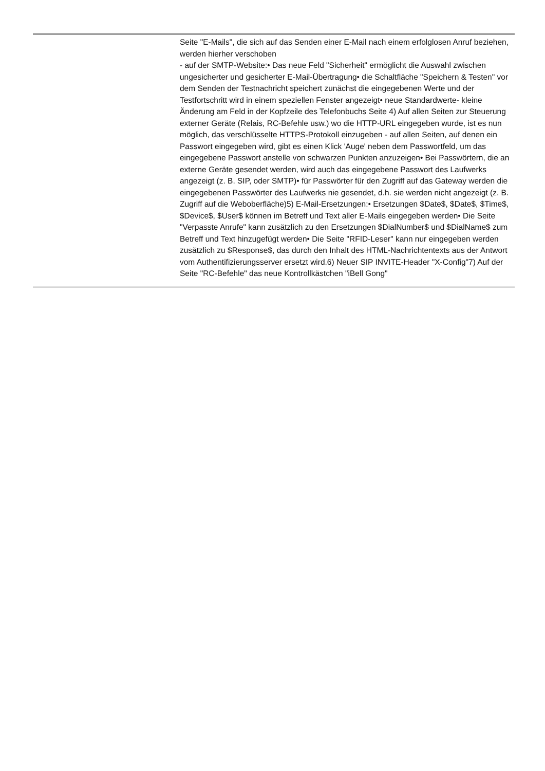| | Seite "E-Mails", die sich auf das Senden einer E-Mail nach einem erfolglosen Anruf beziehen, werden hierher verschoben - auf der SMTP-Website:• Das neue Feld "Sicherheit" ermöglicht die Auswahl zwischen ungesicherter und gesicherter E-Mail-Übertragung• die Schaltfläche "Speichern & Testen" vor dem Senden der Testnachricht speichert zunächst die eingegebenen Werte und der Testfortschritt wird in einem speziellen Fenster angezeigt• neue Standardwerte- kleine Änderung am Feld in der Kopfzeile des Telefonbuchs Seite 4) Auf allen Seiten zur Steuerung externer Geräte (Relais, RC-Befehle usw.) wo die HTTP-URL eingegeben wurde, ist es nun möglich, das verschlüsselte HTTPS-Protokoll einzugeben - auf allen Seiten, auf denen ein Passwort eingegeben wird, gibt es einen Klick 'Auge' neben dem Passwortfeld, um das eingegebene Passwort anstelle von schwarzen Punkten anzuzeigen• Bei Passwörtern, die an externe Geräte gesendet werden, wird auch das eingegebene Passwort des Laufwerks angezeigt (z. B. SIP, oder SMTP)• für Passwörter für den Zugriff auf das Gateway werden die eingegebenen Passwörter des Laufwerks nie gesendet, d.h. sie werden nicht angezeigt (z. B. Zugriff auf die Weboberfläche)5) E-Mail-Ersetzungen:• Ersetzungen $Date$, $Date$, $Time$, $Device$, $User$ können im Betreff und Text aller E-Mails eingegeben werden• Die Seite "Verpasste Anrufe" kann zusätzlich zu den Ersetzungen $DialNumber$ und $DialName$ zum Betreff und Text hinzugefügt werden• Die Seite "RFID-Leser" kann nur eingegeben werden zusätzlich zu $Response$, das durch den Inhalt des HTML-Nachrichtentexts aus der Antwort vom Authentifizierungsserver ersetzt wird.6) Neuer SIP INVITE-Header "X-Config"7) Auf der Seite "RC-Befehle" das neue Kontrollkästchen "iBell Gong" |